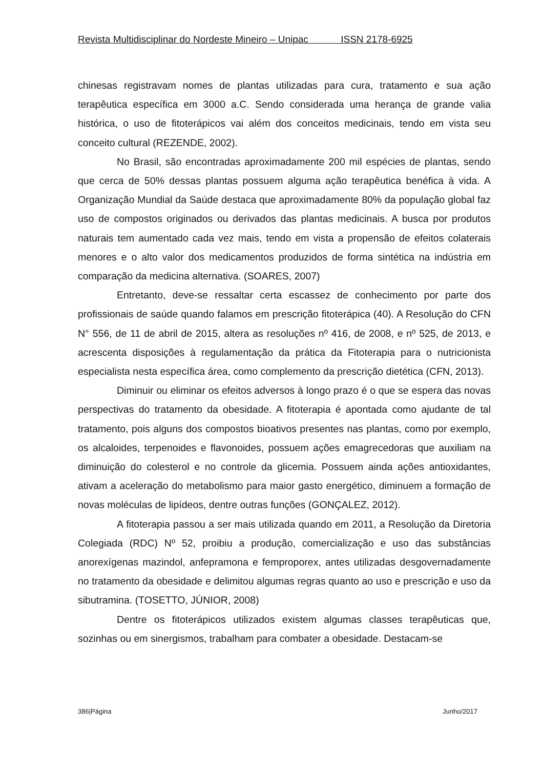Revista Multidisciplinar do Nordeste Mineiro – Unipac ISSN 2178-6925
chinesas registravam nomes de plantas utilizadas para cura, tratamento e sua ação terapêutica específica em 3000 a.C. Sendo considerada uma herança de grande valia histórica, o uso de fitoterápicos vai além dos conceitos medicinais, tendo em vista seu conceito cultural (REZENDE, 2002).
No Brasil, são encontradas aproximadamente 200 mil espécies de plantas, sendo que cerca de 50% dessas plantas possuem alguma ação terapêutica benéfica à vida. A Organização Mundial da Saúde destaca que aproximadamente 80% da população global faz uso de compostos originados ou derivados das plantas medicinais. A busca por produtos naturais tem aumentado cada vez mais, tendo em vista a propensão de efeitos colaterais menores e o alto valor dos medicamentos produzidos de forma sintética na indústria em comparação da medicina alternativa. (SOARES, 2007)
Entretanto, deve-se ressaltar certa escassez de conhecimento por parte dos profissionais de saúde quando falamos em prescrição fitoterápica (40). A Resolução do CFN N° 556, de 11 de abril de 2015, altera as resoluções nº 416, de 2008, e nº 525, de 2013, e acrescenta disposições à regulamentação da prática da Fitoterapia para o nutricionista especialista nesta específica área, como complemento da prescrição dietética (CFN, 2013).
Diminuir ou eliminar os efeitos adversos à longo prazo é o que se espera das novas perspectivas do tratamento da obesidade. A fitoterapia é apontada como ajudante de tal tratamento, pois alguns dos compostos bioativos presentes nas plantas, como por exemplo, os alcaloides, terpenoides e flavonoides, possuem ações emagrecedoras que auxiliam na diminuição do colesterol e no controle da glicemia. Possuem ainda ações antioxidantes, ativam a aceleração do metabolismo para maior gasto energético, diminuem a formação de novas moléculas de lipídeos, dentre outras funções (GONÇALEZ, 2012).
A fitoterapia passou a ser mais utilizada quando em 2011, a Resolução da Diretoria Colegiada (RDC) Nº 52, proibiu a produção, comercialização e uso das substâncias anorexígenas mazindol, anfepramona e femproporex, antes utilizadas desgovernadamente no tratamento da obesidade e delimitou algumas regras quanto ao uso e prescrição e uso da sibutramina. (TOSETTO, JÚNIOR, 2008)
Dentre os fitoterápicos utilizados existem algumas classes terapêuticas que, sozinhas ou em sinergismos, trabalham para combater a obesidade. Destacam-se
386|Página Junho/2017